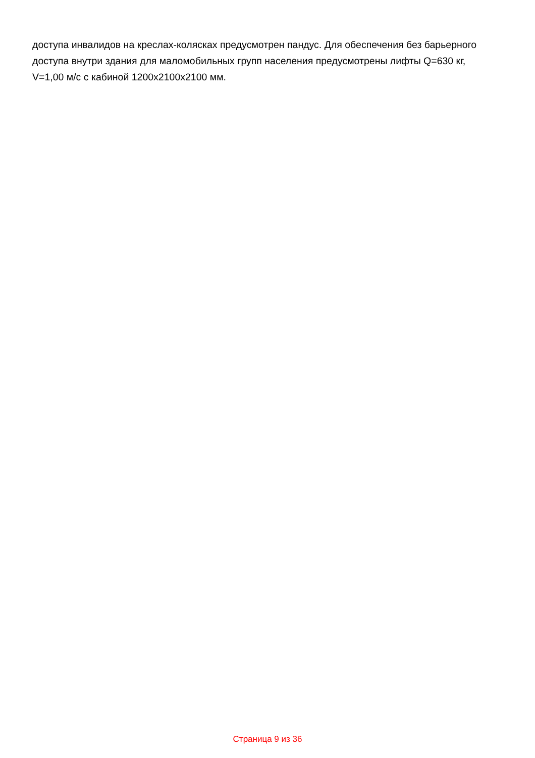доступа инвалидов на креслах-колясках предусмотрен пандус. Для обеспечения без барьерного доступа внутри здания для маломобильных групп населения предусмотрены лифты Q=630 кг, V=1,00 м/с с кабиной 1200х2100х2100 мм.
Страница 9 из 36